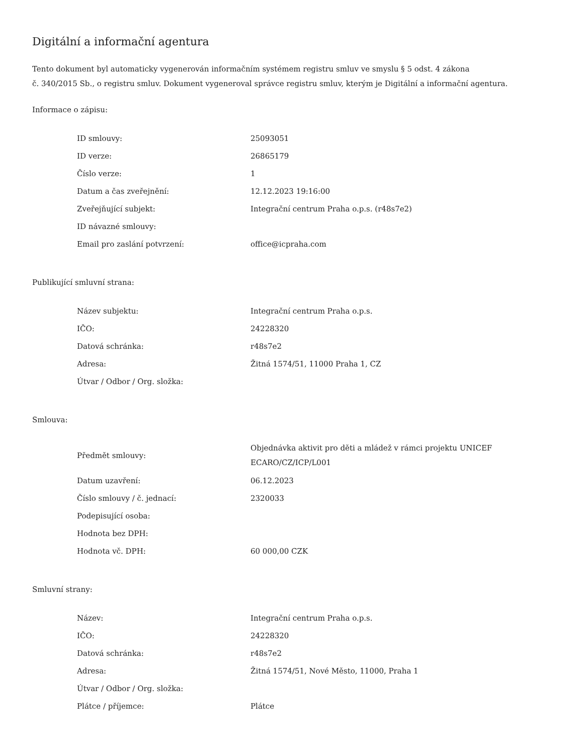Digitální a informační agentura
Tento dokument byl automaticky vygenerován informačním systémem registru smluv ve smyslu § 5 odst. 4 zákona
č. 340/2015 Sb., o registru smluv. Dokument vygeneroval správce registru smluv, kterým je Digitální a informační agentura.
Informace o zápisu:
| ID smlouvy: | 25093051 |
| ID verze: | 26865179 |
| Číslo verze: | 1 |
| Datum a čas zveřejnění: | 12.12.2023 19:16:00 |
| Zveřejňující subjekt: | Integrační centrum Praha o.p.s. (r48s7e2) |
| ID návazné smlouvy: | |
| Email pro zaslání potvrzení: | office@icpraha.com |
Publikující smluvní strana:
| Název subjektu: | Integrační centrum Praha o.p.s. |
| IČO: | 24228320 |
| Datová schránka: | r48s7e2 |
| Adresa: | Žitná 1574/51, 11000 Praha 1, CZ |
| Útvar / Odbor / Org. složka: | |
Smlouva:
| Předmět smlouvy: | Objednávka aktivit pro děti a mládež v rámci projektu UNICEF ECARO/CZ/ICP/L001 |
| Datum uzavření: | 06.12.2023 |
| Číslo smlouvy / č. jednací: | 2320033 |
| Podepisující osoba: | |
| Hodnota bez DPH: | |
| Hodnota vč. DPH: | 60 000,00 CZK |
Smluvní strany:
| Název: | Integrační centrum Praha o.p.s. |
| IČO: | 24228320 |
| Datová schránka: | r48s7e2 |
| Adresa: | Žitná 1574/51, Nové Město, 11000, Praha 1 |
| Útvar / Odbor / Org. složka: | |
| Plátce / příjemce: | Plátce |